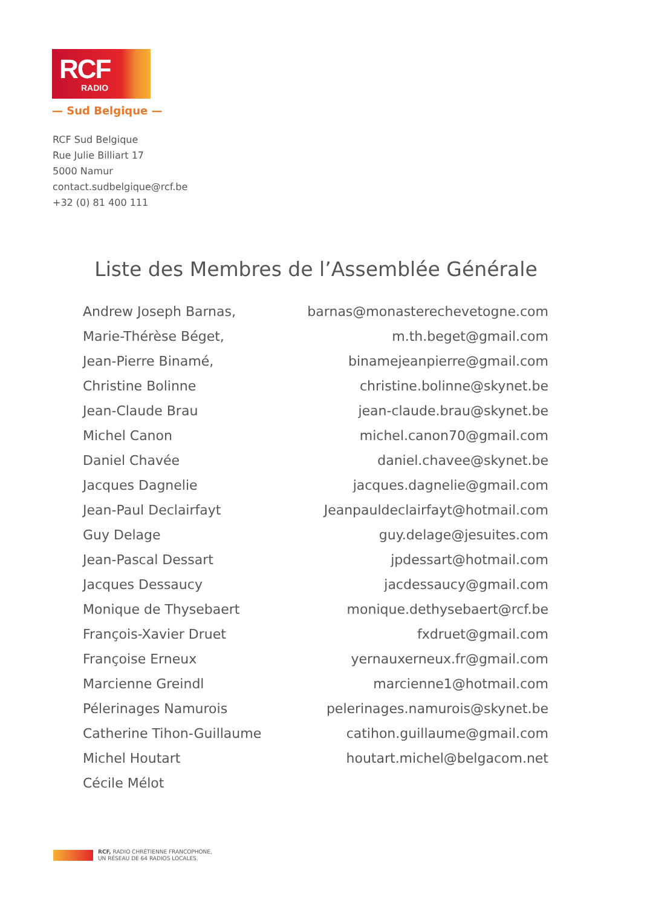RCF
RADIO
— Sud Belgique —
RCF Sud Belgique
Rue Julie Billiart 17
5000 Namur
contact.sudbelgique@rcf.be
+32 (0) 81 400 111
Liste des Membres de l’Assemblée Générale
| Andrew Joseph Barnas, | barnas@monasterechevetogne.com |
| Marie-Thérèse Béget, | m.th.beget@gmail.com |
| Jean-Pierre Binamé, | binamejeanpierre@gmail.com |
| Christine Bolinne | christine.bolinne@skynet.be |
| Jean-Claude Brau | jean-claude.brau@skynet.be |
| Michel Canon | michel.canon70@gmail.com |
| Daniel Chavée | daniel.chavee@skynet.be |
| Jacques Dagnelie | jacques.dagnelie@gmail.com |
| Jean-Paul Declairfayt | Jeanpauldeclairfayt@hotmail.com |
| Guy Delage | guy.delage@jesuites.com |
| Jean-Pascal Dessart | jpdessart@hotmail.com |
| Jacques Dessaucy | jacdessaucy@gmail.com |
| Monique de Thysebaert | monique.dethysebaert@rcf.be |
| François-Xavier Druet | fxdruet@gmail.com |
| Françoise Erneux | yernauxerneux.fr@gmail.com |
| Marcienne Greindl | marcienne1@hotmail.com |
| Pélerinages Namurois | pelerinages.namurois@skynet.be |
| Catherine Tihon-Guillaume | catihon.guillaume@gmail.com |
| Michel Houtart | houtart.michel@belgacom.net |
| Cécile Mélot | |
RCF, RADIO CHRÉTIENNE FRANCOPHONE,
UN RÉSEAU DE 64 RADIOS LOCALES.